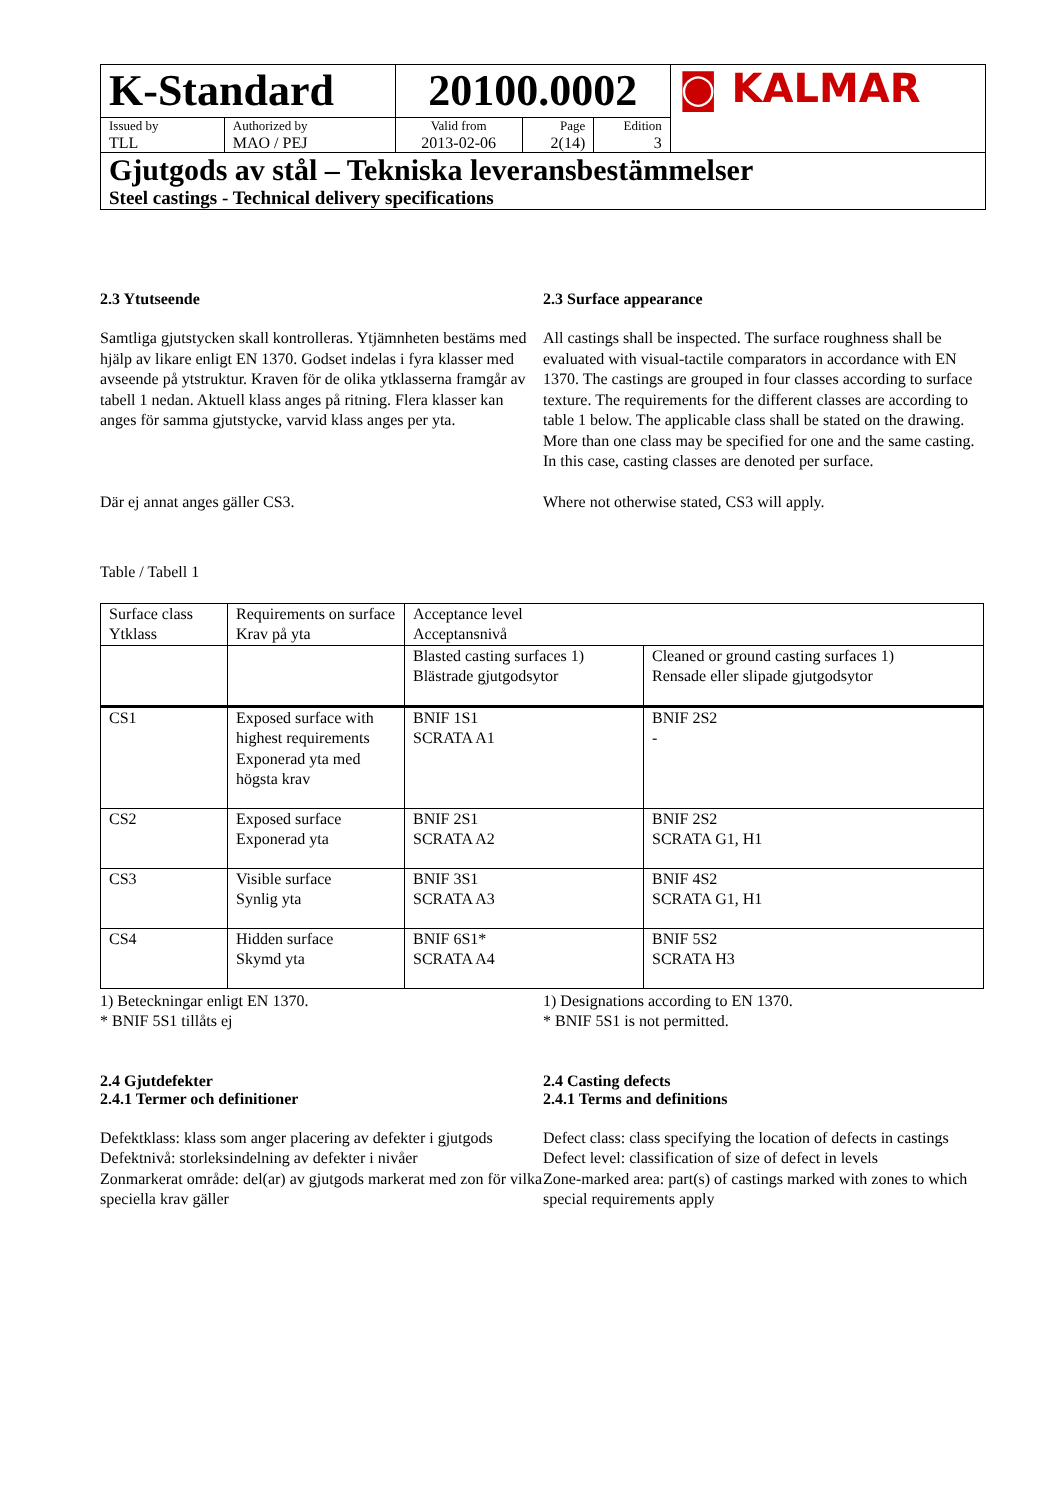| K-Standard | | 20100.0002 | | | ◙ KALMAR |
| Issued by TLL | Authorized by MAO / PEJ | Valid from 2013-02-06 | Page 2(14) | Edition 3 | |
| Gjutgods av stål – Tekniska leveransbestämmelser Steel castings - Technical delivery specifications | | | | | |
2.3 Ytutseende
Samtliga gjutstycken skall kontrolleras. Ytjämnheten bestäms med hjälp av likare enligt EN 1370. Godset indelas i fyra klasser med avseende på ytstruktur. Kraven för de olika ytklasserna framgår av tabell 1 nedan. Aktuell klass anges på ritning. Flera klasser kan anges för samma gjutstycke, varvid klass anges per yta.
Där ej annat anges gäller CS3.
2.3 Surface appearance
All castings shall be inspected. The surface roughness shall be evaluated with visual-tactile comparators in accordance with EN 1370. The castings are grouped in four classes according to surface texture. The requirements for the different classes are according to table 1 below. The applicable class shall be stated on the drawing. More than one class may be specified for one and the same casting. In this case, casting classes are denoted per surface.
Where not otherwise stated, CS3 will apply.
Table / Tabell 1
| Surface class Ytklass | Requirements on surface Krav på yta | Acceptance level Acceptansnivå | |
| | | Blasted casting surfaces 1) Blästrade gjutgodsytor | Cleaned or ground casting surfaces 1) Rensade eller slipade gjutgodsytor |
| CS1 | Exposed surface with highest requirements Exponerad yta med högsta krav | BNIF 1S1 SCRATA A1 | BNIF 2S2 - |
| CS2 | Exposed surface Exponerad yta | BNIF 2S1 SCRATA A2 | BNIF 2S2 SCRATA G1, H1 |
| CS3 | Visible surface Synlig yta | BNIF 3S1 SCRATA A3 | BNIF 4S2 SCRATA G1, H1 |
| CS4 | Hidden surface Skymd yta | BNIF 6S1* SCRATA A4 | BNIF 5S2 SCRATA H3 |
1) Beteckningar enligt EN 1370.
* BNIF 5S1 tillåts ej
2.4 Gjutdefekter
2.4.1 Termer och definitioner
Defektklass: klass som anger placering av defekter i gjutgods
Defektnivå: storleksindelning av defekter i nivåer
Zonmarkerat område: del(ar) av gjutgods markerat med zon för vilka speciella krav gäller
1) Designations according to EN 1370.
* BNIF 5S1 is not permitted.
2.4 Casting defects
2.4.1 Terms and definitions
Defect class: class specifying the location of defects in castings
Defect level: classification of size of defect in levels
Zone-marked area: part(s) of castings marked with zones to which special requirements apply